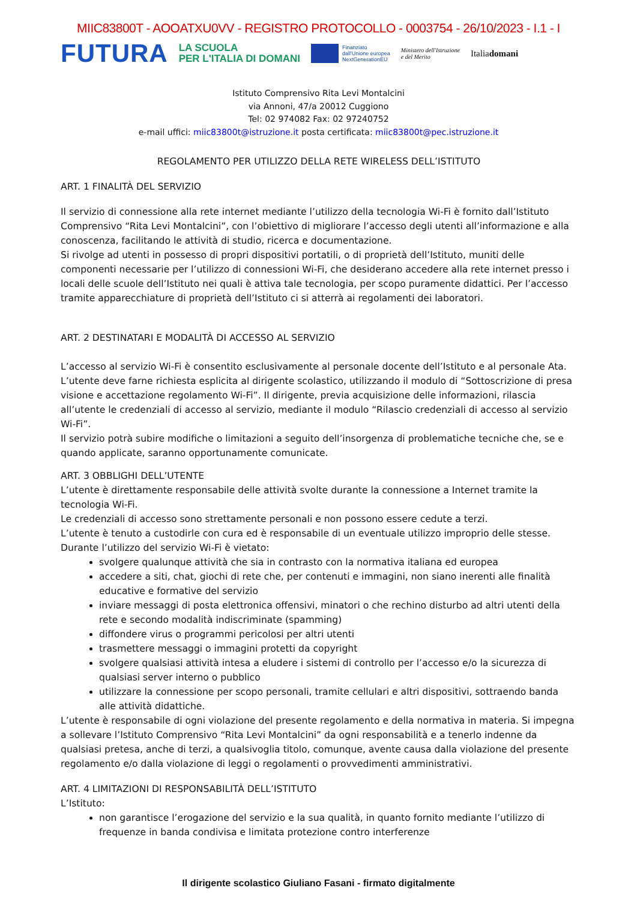MIIC83800T - AOOATXU0VV - REGISTRO PROTOCOLLO - 0003754 - 26/10/2023 - I.1 - I
FUTURA
LA SCUOLA
PER L'ITALIA DI DOMANI
Finanziato
dall'Unione europea
NextGenerationEU
Ministero dell'Istruzione
e del Merito
Italiadomani
Istituto Comprensivo Rita Levi Montalcini
via Annoni, 47/a 20012 Cuggiono
Tel: 02 974082 Fax: 02 97240752
e-mail uffici: miic83800t@istruzione.it posta certificata: miic83800t@pec.istruzione.it
REGOLAMENTO PER UTILIZZO DELLA RETE WIRELESS DELL’ISTITUTO
ART. 1 FINALITÀ DEL SERVIZIO
Il servizio di connessione alla rete internet mediante l’utilizzo della tecnologia Wi-Fi è fornito dall’Istituto Comprensivo “Rita Levi Montalcini”, con l’obiettivo di migliorare l’accesso degli utenti all’informazione e alla conoscenza, facilitando le attività di studio, ricerca e documentazione.
Si rivolge ad utenti in possesso di propri dispositivi portatili, o di proprietà dell’Istituto, muniti delle componenti necessarie per l’utilizzo di connessioni Wi-Fi, che desiderano accedere alla rete internet presso i locali delle scuole dell’Istituto nei quali è attiva tale tecnologia, per scopo puramente didattici. Per l’accesso tramite apparecchiature di proprietà dell’Istituto ci si atterrà ai regolamenti dei laboratori.
ART. 2 DESTINATARI E MODALITÀ DI ACCESSO AL SERVIZIO
L’accesso al servizio Wi-Fi è consentito esclusivamente al personale docente dell’Istituto e al personale Ata. L’utente deve farne richiesta esplicita al dirigente scolastico, utilizzando il modulo di “Sottoscrizione di presa visione e accettazione regolamento Wi-Fi”. Il dirigente, previa acquisizione delle informazioni, rilascia all’utente le credenziali di accesso al servizio, mediante il modulo “Rilascio credenziali di accesso al servizio Wi-Fi”.
Il servizio potrà subire modifiche o limitazioni a seguito dell’insorgenza di problematiche tecniche che, se e quando applicate, saranno opportunamente comunicate.
ART. 3 OBBLIGHI DELL’UTENTE
L’utente è direttamente responsabile delle attività svolte durante la connessione a Internet tramite la tecnologia Wi-Fi.
Le credenziali di accesso sono strettamente personali e non possono essere cedute a terzi.
L’utente è tenuto a custodirle con cura ed è responsabile di un eventuale utilizzo improprio delle stesse.
Durante l’utilizzo del servizio Wi-Fi è vietato:
svolgere qualunque attività che sia in contrasto con la normativa italiana ed europea
accedere a siti, chat, giochi di rete che, per contenuti e immagini, non siano inerenti alle finalità educative e formative del servizio
inviare messaggi di posta elettronica offensivi, minatori o che rechino disturbo ad altri utenti della rete e secondo modalità indiscriminate (spamming)
diffondere virus o programmi pericolosi per altri utenti
trasmettere messaggi o immagini protetti da copyright
svolgere qualsiasi attività intesa a eludere i sistemi di controllo per l’accesso e/o la sicurezza di qualsiasi server interno o pubblico
utilizzare la connessione per scopo personali, tramite cellulari e altri dispositivi, sottraendo banda alle attività didattiche.
L’utente è responsabile di ogni violazione del presente regolamento e della normativa in materia. Si impegna a sollevare l’Istituto Comprensivo “Rita Levi Montalcini” da ogni responsabilità e a tenerlo indenne da qualsiasi pretesa, anche di terzi, a qualsivoglia titolo, comunque, avente causa dalla violazione del presente regolamento e/o dalla violazione di leggi o regolamenti o provvedimenti amministrativi.
ART. 4 LIMITAZIONI DI RESPONSABILITÀ DELL’ISTITUTO
L’Istituto:
non garantisce l’erogazione del servizio e la sua qualità, in quanto fornito mediante l’utilizzo di frequenze in banda condivisa e limitata protezione contro interferenze
Il dirigente scolastico Giuliano Fasani - firmato digitalmente